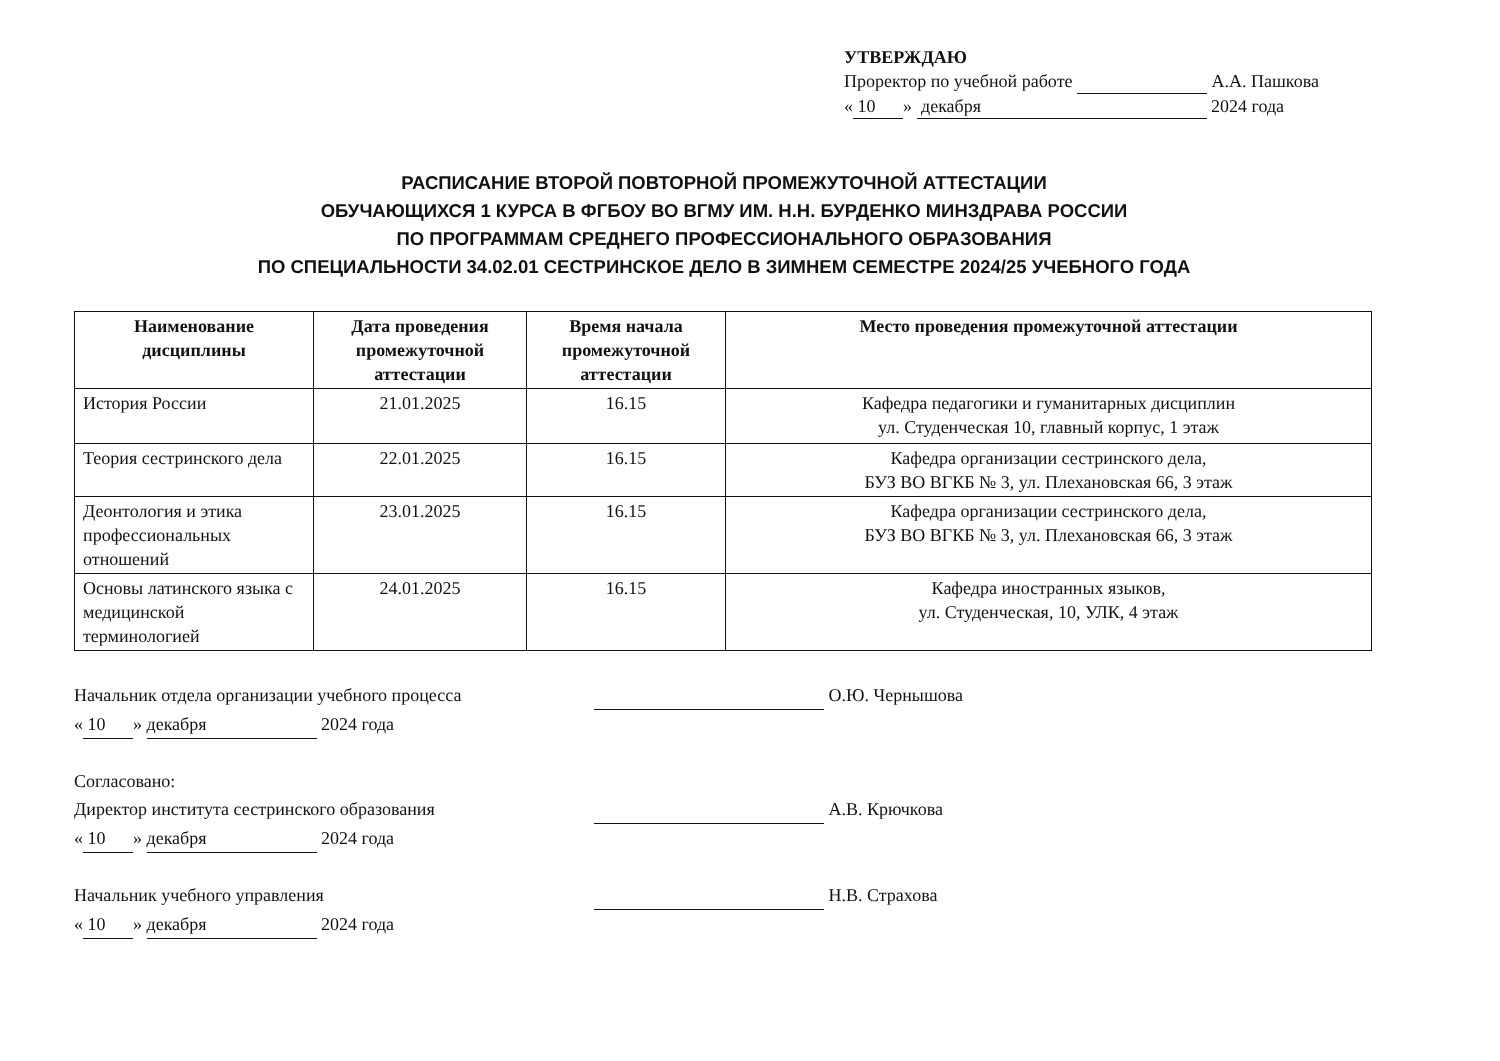УТВЕРЖДАЮ
Проректор по учебной работе А.А. Пашкова
« 10 » декабря 2024 года
РАСПИСАНИЕ ВТОРОЙ ПОВТОРНОЙ ПРОМЕЖУТОЧНОЙ АТТЕСТАЦИИ
ОБУЧАЮЩИХСЯ 1 КУРСА В ФГБОУ ВО ВГМУ ИМ. Н.Н. БУРДЕНКО МИНЗДРАВА РОССИИ
ПО ПРОГРАММАМ СРЕДНЕГО ПРОФЕССИОНАЛЬНОГО ОБРАЗОВАНИЯ
ПО СПЕЦИАЛЬНОСТИ 34.02.01 СЕСТРИНСКОЕ ДЕЛО В ЗИМНЕМ СЕМЕСТРЕ 2024/25 УЧЕБНОГО ГОДА
| Наименование дисциплины | Дата проведения промежуточной аттестации | Время начала промежуточной аттестации | Место проведения промежуточной аттестации |
| --- | --- | --- | --- |
| История России | 21.01.2025 | 16.15 | Кафедра педагогики и гуманитарных дисциплин ул. Студенческая 10, главный корпус, 1 этаж |
| Теория сестринского дела | 22.01.2025 | 16.15 | Кафедра организации сестринского дела, БУЗ ВО ВГКБ № 3, ул. Плехановская 66, 3 этаж |
| Деонтология и этика профессиональных отношений | 23.01.2025 | 16.15 | Кафедра организации сестринского дела, БУЗ ВО ВГКБ № 3, ул. Плехановская 66, 3 этаж |
| Основы латинского языка с медицинской терминологией | 24.01.2025 | 16.15 | Кафедра иностранных языков, ул. Студенческая, 10, УЛК, 4 этаж |
Начальник отдела организации учебного процесса О.Ю. Чернышова
« 10 » декабря 2024 года
Согласовано:
Директор института сестринского образования А.В. Крючкова
« 10 » декабря 2024 года
Начальник учебного управления Н.В. Страхова
« 10 » декабря 2024 года